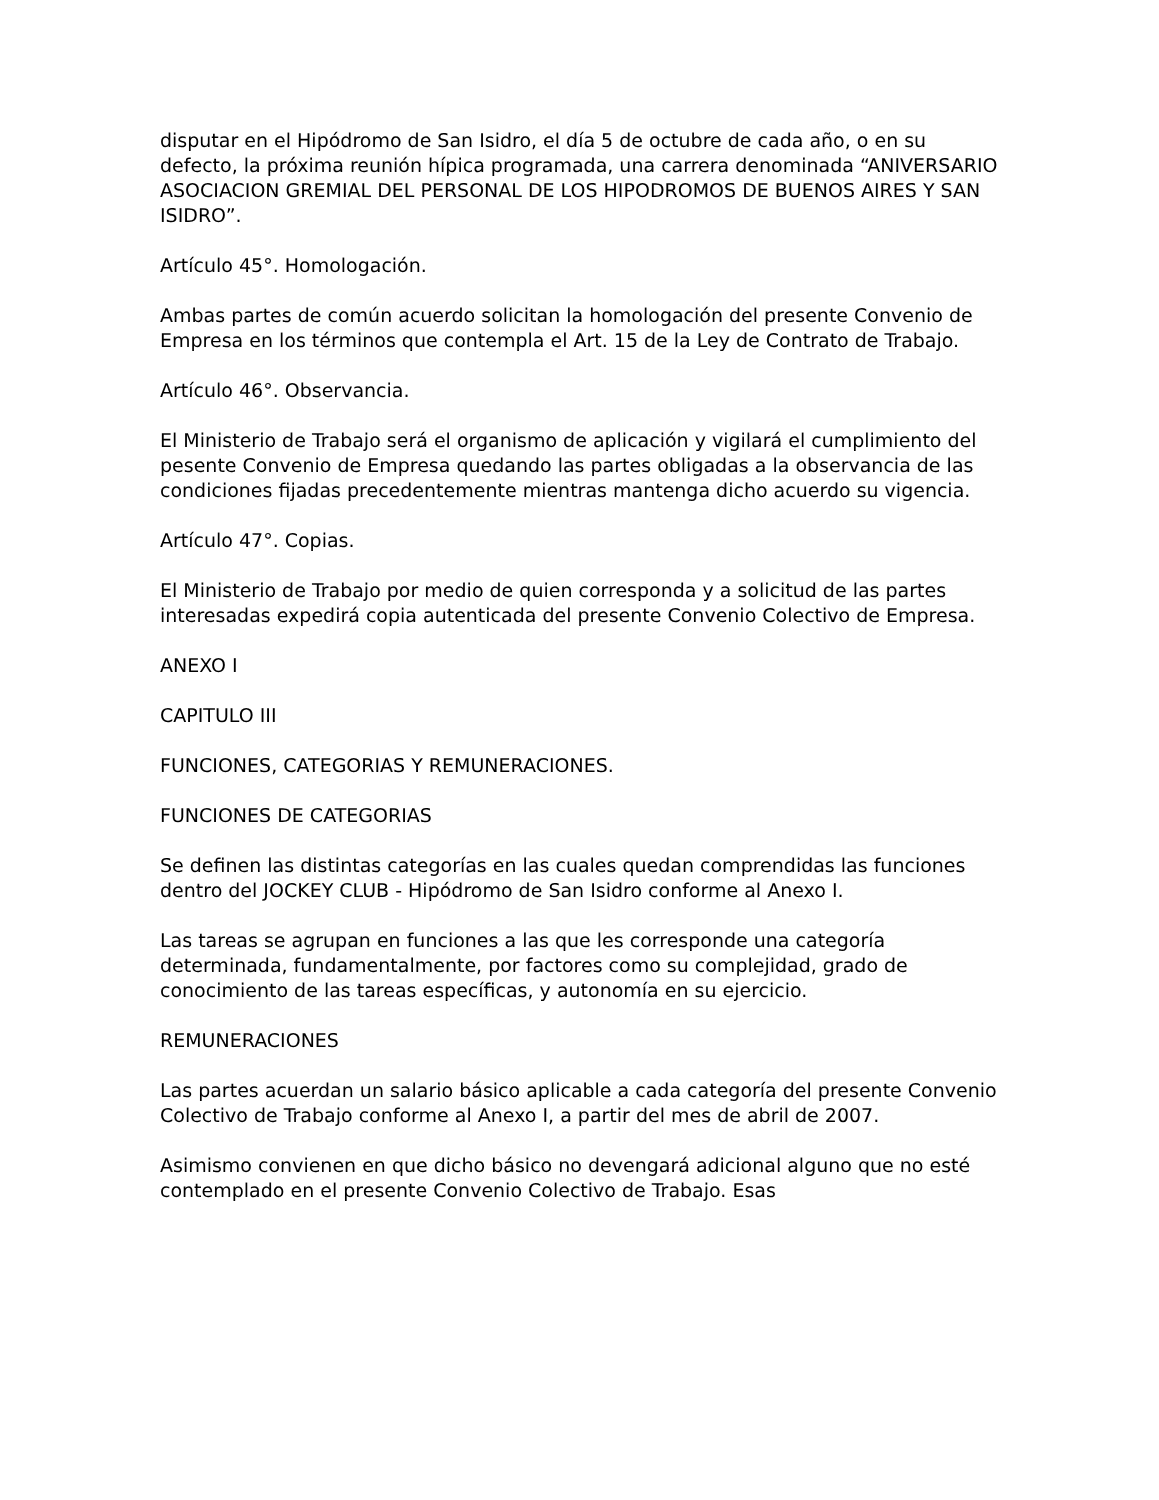disputar en el Hipódromo de San Isidro, el día 5 de octubre de cada año, o en su defecto, la próxima reunión hípica programada, una carrera denominada “ANIVERSARIO ASOCIACION GREMIAL DEL PERSONAL DE LOS HIPODROMOS DE BUENOS AIRES Y SAN ISIDRO”.
Artículo 45°. Homologación.
Ambas partes de común acuerdo solicitan la homologación del presente Convenio de Empresa en los términos que contempla el Art. 15 de la Ley de Contrato de Trabajo.
Artículo 46°. Observancia.
El Ministerio de Trabajo será el organismo de aplicación y vigilará el cumplimiento del pesente Convenio de Empresa quedando las partes obligadas a la observancia de las condiciones fijadas precedentemente mientras mantenga dicho acuerdo su vigencia.
Artículo 47°. Copias.
El Ministerio de Trabajo por medio de quien corresponda y a solicitud de las partes interesadas expedirá copia autenticada del presente Convenio Colectivo de Empresa.
ANEXO I
CAPITULO III
FUNCIONES, CATEGORIAS Y REMUNERACIONES.
FUNCIONES DE CATEGORIAS
Se definen las distintas categorías en las cuales quedan comprendidas las funciones dentro del JOCKEY CLUB - Hipódromo de San Isidro conforme al Anexo I.
Las tareas se agrupan en funciones a las que les corresponde una categoría determinada, fundamentalmente, por factores como su complejidad, grado de conocimiento de las tareas específicas, y autonomía en su ejercicio.
REMUNERACIONES
Las partes acuerdan un salario básico aplicable a cada categoría del presente Convenio Colectivo de Trabajo conforme al Anexo I, a partir del mes de abril de 2007.
Asimismo convienen en que dicho básico no devengará adicional alguno que no esté contemplado en el presente Convenio Colectivo de Trabajo. Esas